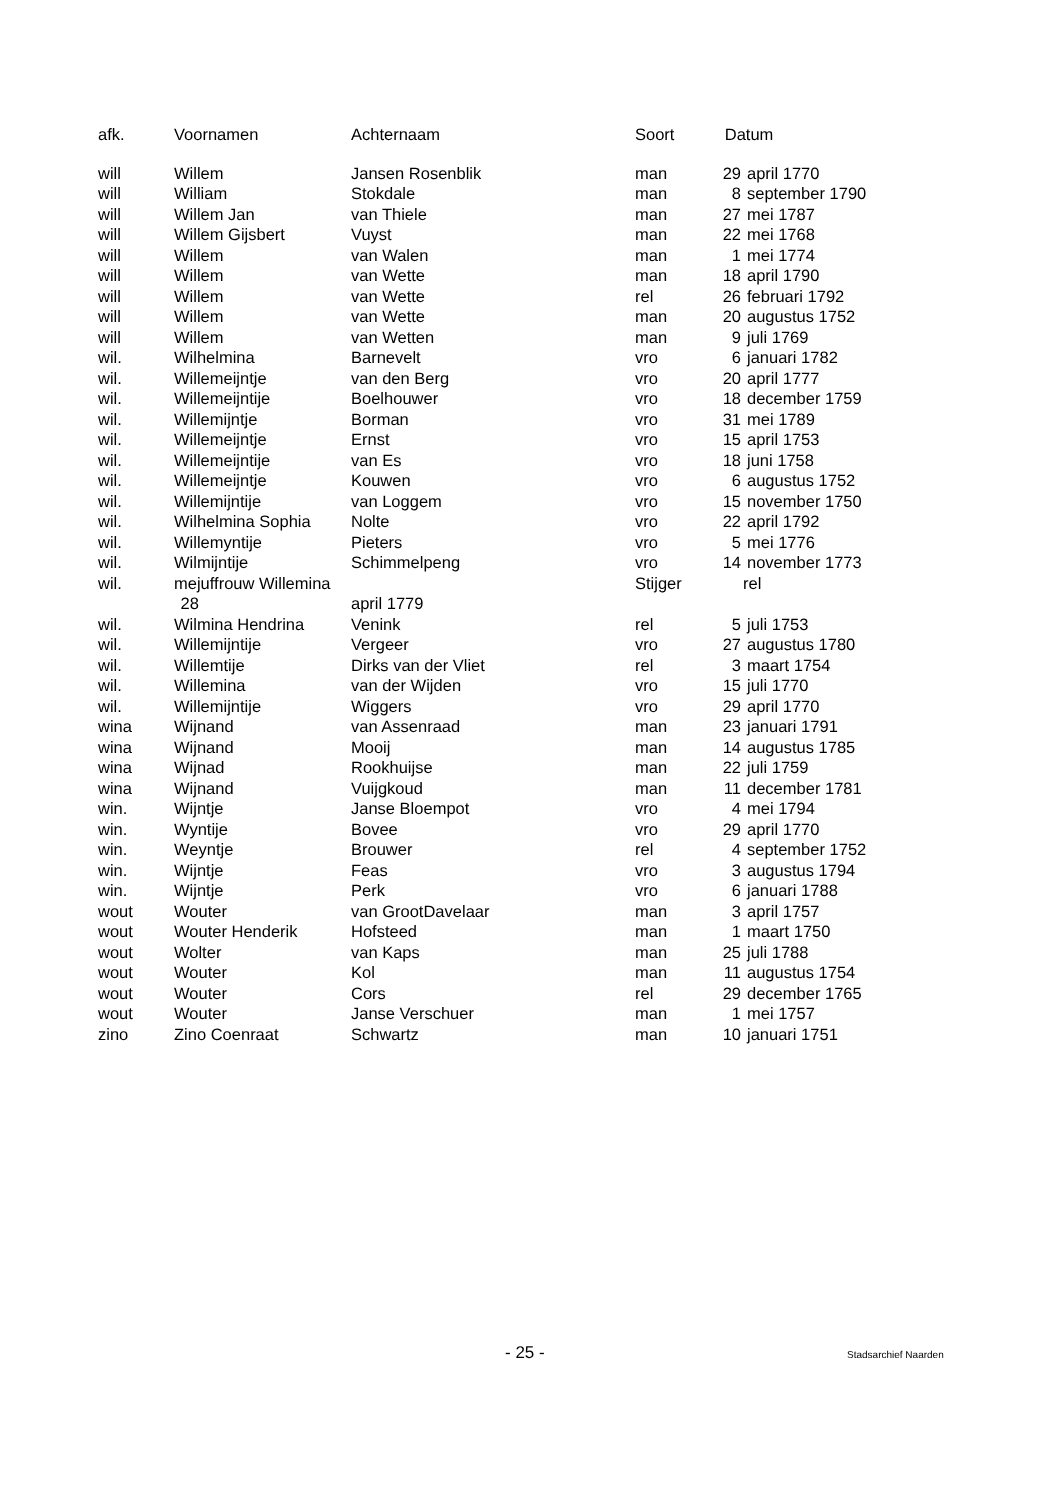| afk. | Voornamen | Achternaam | Soort | Datum | |
| --- | --- | --- | --- | --- | --- |
| will | Willem | Jansen Rosenblik | man | 29 | april 1770 |
| will | William | Stokdale | man | 8 | september 1790 |
| will | Willem Jan | van Thiele | man | 27 | mei 1787 |
| will | Willem Gijsbert | Vuyst | man | 22 | mei 1768 |
| will | Willem | van Walen | man | 1 | mei 1774 |
| will | Willem | van Wette | man | 18 | april 1790 |
| will | Willem | van Wette | rel | 26 | februari 1792 |
| will | Willem | van Wette | man | 20 | augustus 1752 |
| will | Willem | van Wetten | man | 9 | juli 1769 |
| wil. | Wilhelmina | Barnevelt | vro | 6 | januari 1782 |
| wil. | Willemeijntje | van den Berg | vro | 20 | april 1777 |
| wil. | Willemeijntije | Boelhouwer | vro | 18 | december 1759 |
| wil. | Willemijntje | Borman | vro | 31 | mei 1789 |
| wil. | Willemeijntje | Ernst | vro | 15 | april 1753 |
| wil. | Willemeijntije | van Es | vro | 18 | juni 1758 |
| wil. | Willemeijntje | Kouwen | vro | 6 | augustus 1752 |
| wil. | Willemijntije | van Loggem | vro | 15 | november 1750 |
| wil. | Wilhelmina Sophia | Nolte | vro | 22 | april 1792 |
| wil. | Willemyntije | Pieters | vro | 5 | mei 1776 |
| wil. | Wilmijntije | Schimmelpeng | vro | 14 | november 1773 |
| wil. | mejuffrouw Willemina | | Stijger | rel | |
| 28 | | april 1779 | | | |
| wil. | Wilmina Hendrina | Venink | rel | 5 | juli 1753 |
| wil. | Willemijntije | Vergeer | vro | 27 | augustus 1780 |
| wil. | Willemtije | Dirks van der Vliet | rel | 3 | maart 1754 |
| wil. | Willemina | van der Wijden | vro | 15 | juli 1770 |
| wil. | Willemijntije | Wiggers | vro | 29 | april 1770 |
| wina | Wijnand | van Assenraad | man | 23 | januari 1791 |
| wina | Wijnand | Mooij | man | 14 | augustus 1785 |
| wina | Wijnad | Rookhuijse | man | 22 | juli 1759 |
| wina | Wijnand | Vuijgkoud | man | 11 | december 1781 |
| win. | Wijntje | Janse Bloempot | vro | 4 | mei 1794 |
| win. | Wyntije | Bovee | vro | 29 | april 1770 |
| win. | Weyntje | Brouwer | rel | 4 | september 1752 |
| win. | Wijntje | Feas | vro | 3 | augustus 1794 |
| win. | Wijntje | Perk | vro | 6 | januari 1788 |
| wout | Wouter | van GrootDavelaar | man | 3 | april 1757 |
| wout | Wouter Henderik | Hofsteed | man | 1 | maart 1750 |
| wout | Wolter | van Kaps | man | 25 | juli 1788 |
| wout | Wouter | Kol | man | 11 | augustus 1754 |
| wout | Wouter | Cors | rel | 29 | december 1765 |
| wout | Wouter | Janse Verschuer | man | 1 | mei 1757 |
| zino | Zino Coenraat | Schwartz | man | 10 | januari 1751 |
- 25 - Stadsarchief Naarden